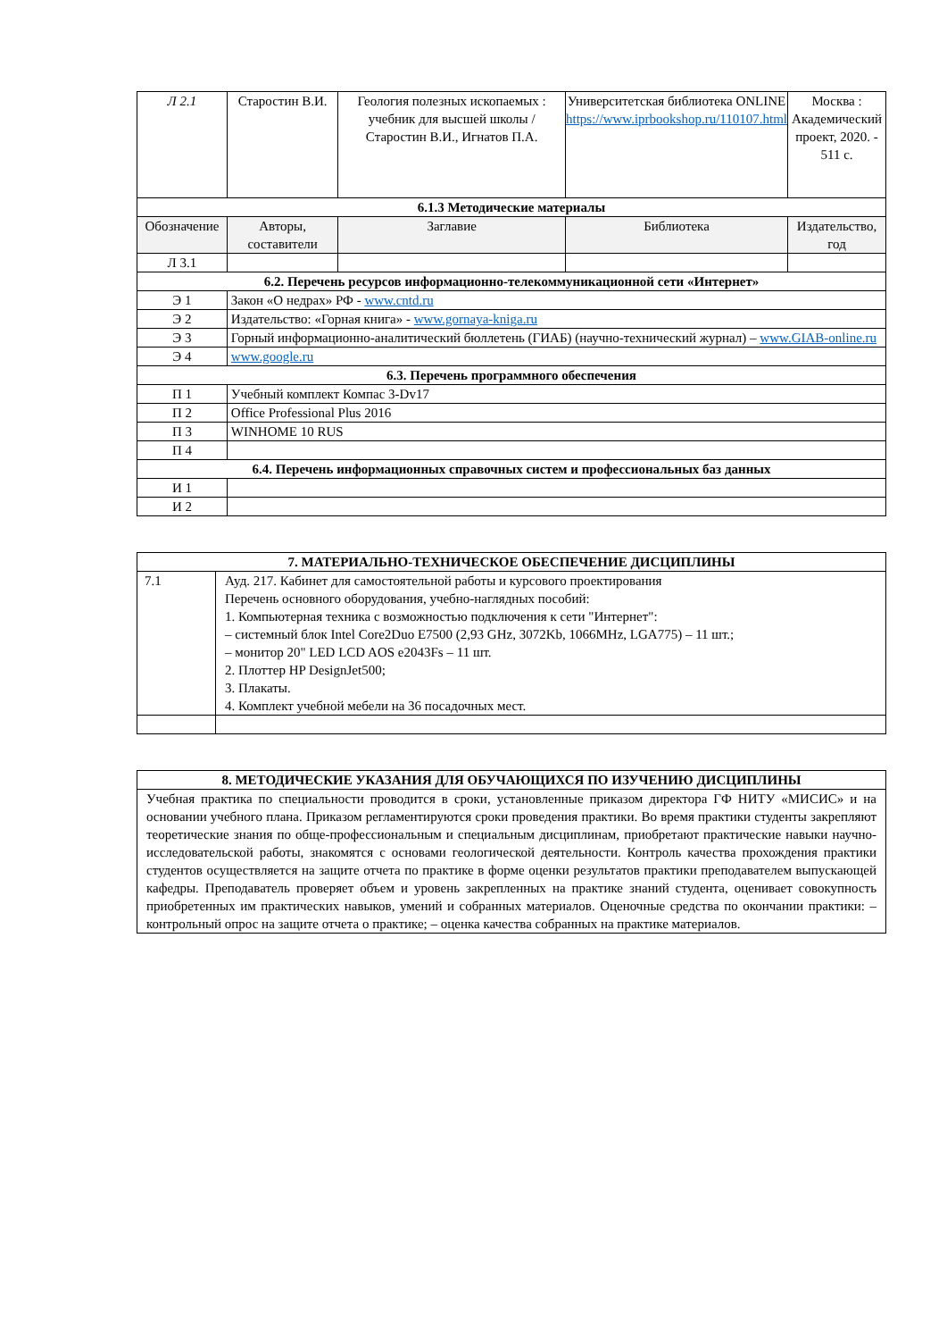| Л 2.1 | Старостин В.И. | Геология полезных ископаемых : учебник для высшей школы / Старостин В.И., Игнатов П.А. | Университетская библиотека ONLINE https://www.iprbookshop.ru/110107.html | Москва : Академический проект, 2020. - 511 с. |
| 6.1.3 Методические материалы | | | | |
| Обозначение | Авторы, составители | Заглавие | Библиотека | Издательство, год |
| Л 3.1 | | | | |
| 6.2. Перечень ресурсов информационно-телекоммуникационной сети «Интернет» | | | | |
| Э 1 | Закон «О недрах» РФ - www.cntd.ru | | | |
| Э 2 | Издательство: «Горная книга» - www.gornaya-kniga.ru | | | |
| Э 3 | Горный информационно-аналитический бюллетень (ГИАБ) (научно-технический журнал) – www.GIAB-online.ru | | | |
| Э 4 | www.google.ru | | | |
| 6.3. Перечень программного обеспечения | | | | |
| П 1 | Учебный комплект Компас 3-Dv17 | | | |
| П 2 | Office Professional Plus 2016 | | | |
| П 3 | WINHOME 10 RUS | | | |
| П 4 | | | | |
| 6.4. Перечень информационных справочных систем и профессиональных баз данных | | | | |
| И 1 | | | | |
| И 2 | | | | |
| 7. МАТЕРИАЛЬНО-ТЕХНИЧЕСКОЕ ОБЕСПЕЧЕНИЕ ДИСЦИПЛИНЫ | |
| --- | --- |
| 7.1 | Ауд. 217. Кабинет для самостоятельной работы и курсового проектирования Перечень основного оборудования, учебно-наглядных пособий: 1. Компьютерная техника с возможностью подключения к сети "Интернет": – системный блок Intel Core2Duo E7500 (2,93 GHz, 3072Kb, 1066MHz, LGA775) – 11 шт.; – монитор 20" LED LCD AOS e2043Fs – 11 шт. 2. Плоттер HP DesignJet500; 3. Плакаты. 4. Комплект учебной мебели на 36 посадочных мест. |
| 8. МЕТОДИЧЕСКИЕ УКАЗАНИЯ ДЛЯ ОБУЧАЮЩИХСЯ ПО ИЗУЧЕНИЮ ДИСЦИПЛИНЫ |
| --- |
| Учебная практика по специальности проводится в сроки, установленные приказом директора ГФ НИТУ «МИСИС» и на основании учебного плана. Приказом регламентируются сроки проведения практики. Во время практики студенты закрепляют теоретические знания по обще-профессиональным и специальным дисциплинам, приобретают практические навыки научно-исследовательской работы, знакомятся с основами геологической деятельности. Контроль качества прохождения практики студентов осуществляется на защите отчета по практике в форме оценки результатов практики преподавателем выпускающей кафедры. Преподаватель проверяет объем и уровень закрепленных на практике знаний студента, оценивает совокупность приобретенных им практических навыков, умений и собранных материалов. Оценочные средства по окончании практики: – контрольный опрос на защите отчета о практике; – оценка качества собранных на практике материалов. |